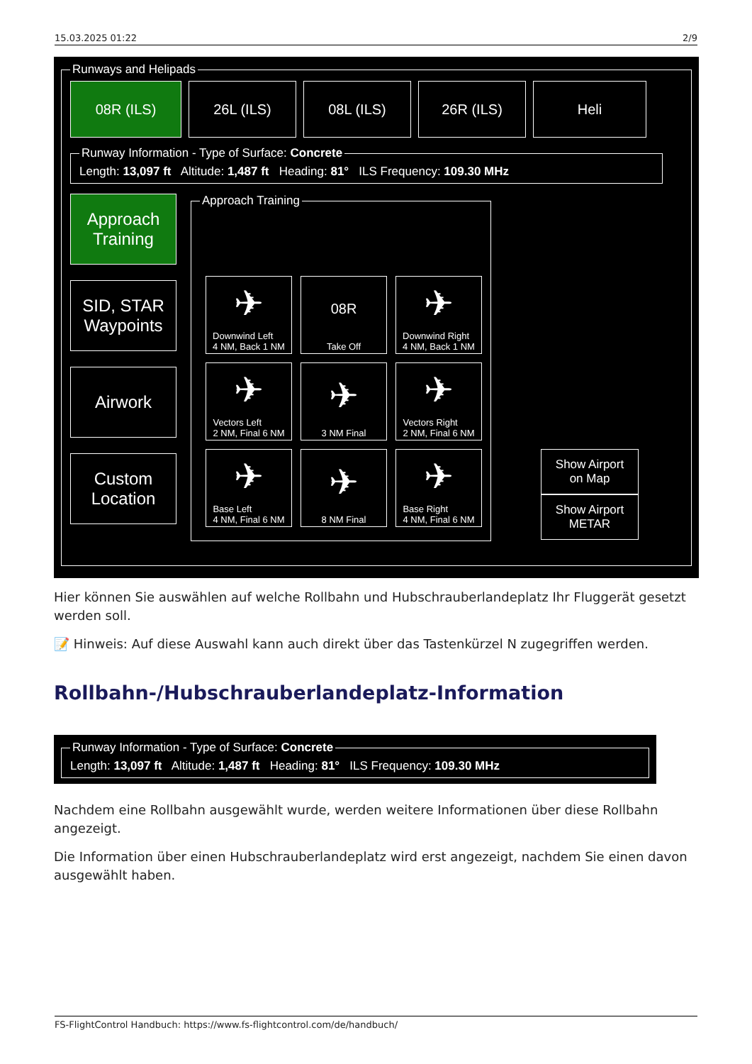15.03.2025 01:22 2/9
Runways and Helipads
08R (ILS) 26L (ILS) 08L (ILS) 26R (ILS) Heli
Runway Information - Type of Surface: Concrete
Length: 13,097 ft Altitude: 1,487 ft Heading: 81° ILS Frequency: 109.30 MHz
Approach
Training
SID, STAR
Waypoints
Airwork
Custom
Location
Approach Training
✈
Downwind Left
4 NM, Back 1 NM
08R
Take Off
✈
Downwind Right
4 NM, Back 1 NM
✈
Vectors Left
2 NM, Final 6 NM
✈
3 NM Final
✈
Vectors Right
2 NM, Final 6 NM
✈
Base Left
4 NM, Final 6 NM
✈
8 NM Final
✈
Base Right
4 NM, Final 6 NM
Show Airport
on Map
Show Airport
METAR
Hier können Sie auswählen auf welche Rollbahn und Hubschrauberlandeplatz Ihr Fluggerät gesetzt werden soll.
📝 Hinweis: Auf diese Auswahl kann auch direkt über das Tastenkürzel N zugegriffen werden.
Rollbahn-/Hubschrauberlandeplatz-Information
Runway Information - Type of Surface: Concrete
Length: 13,097 ft Altitude: 1,487 ft Heading: 81° ILS Frequency: 109.30 MHz
Nachdem eine Rollbahn ausgewählt wurde, werden weitere Informationen über diese Rollbahn angezeigt.
Die Information über einen Hubschrauberlandeplatz wird erst angezeigt, nachdem Sie einen davon ausgewählt haben.
FS-FlightControl Handbuch: https://www.fs-flightcontrol.com/de/handbuch/